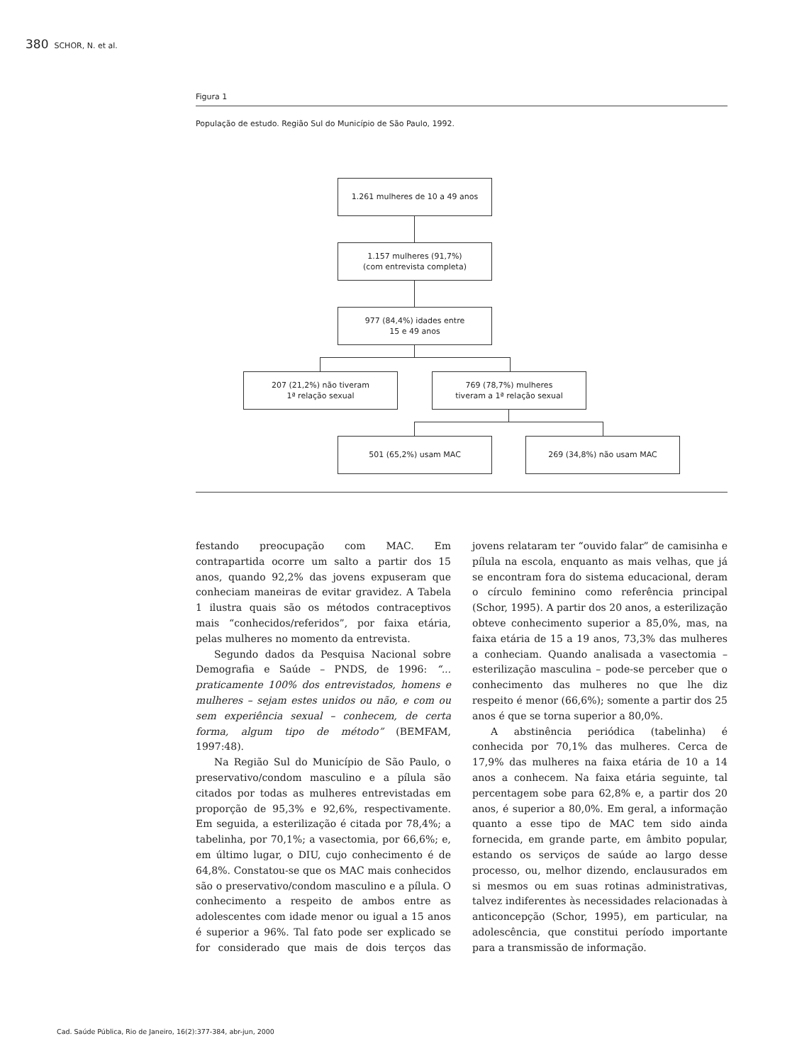380 SCHOR, N. et al.
Figura 1
População de estudo. Região Sul do Município de São Paulo, 1992.
1.261 mulheres de 10 a 49 anos
1.157 mulheres (91,7%)
(com entrevista completa)
977 (84,4%) idades entre
15 e 49 anos
207 (21,2%) não tiveram
1ª relação sexual
769 (78,7%) mulheres
tiveram a 1ª relação sexual
501 (65,2%) usam MAC 269 (34,8%) não usam MAC
festando preocupação com MAC. Em contrapartida ocorre um salto a partir dos 15 anos, quando 92,2% das jovens expuseram que conheciam maneiras de evitar gravidez. A Tabela 1 ilustra quais são os métodos contraceptivos mais “conhecidos/referidos”, por faixa etária, pelas mulheres no momento da entrevista.
Segundo dados da Pesquisa Nacional sobre Demografia e Saúde – PNDS, de 1996: “... praticamente 100% dos entrevistados, homens e mulheres – sejam estes unidos ou não, e com ou sem experiência sexual – conhecem, de certa forma, algum tipo de método” (BEMFAM, 1997:48).
Na Região Sul do Município de São Paulo, o preservativo/condom masculino e a pílula são citados por todas as mulheres entrevistadas em proporção de 95,3% e 92,6%, respectivamente. Em seguida, a esterilização é citada por 78,4%; a tabelinha, por 70,1%; a vasectomia, por 66,6%; e, em último lugar, o DIU, cujo conhecimento é de 64,8%. Constatou-se que os MAC mais conhecidos são o preservativo/condom masculino e a pílula. O conhecimento a respeito de ambos entre as adolescentes com idade menor ou igual a 15 anos é superior a 96%. Tal fato pode ser explicado se for considerado que mais de dois terços das jovens relataram ter “ouvido falar” de camisinha e pílula na escola, enquanto as mais velhas, que já se encontram fora do sistema educacional, deram o círculo feminino como referência principal (Schor, 1995). A partir dos 20 anos, a esterilização obteve conhecimento superior a 85,0%, mas, na faixa etária de 15 a 19 anos, 73,3% das mulheres a conheciam. Quando analisada a vasectomia – esterilização masculina – pode-se perceber que o conhecimento das mulheres no que lhe diz respeito é menor (66,6%); somente a partir dos 25 anos é que se torna superior a 80,0%.
A abstinência periódica (tabelinha) é conhecida por 70,1% das mulheres. Cerca de 17,9% das mulheres na faixa etária de 10 a 14 anos a conhecem. Na faixa etária seguinte, tal percentagem sobe para 62,8% e, a partir dos 20 anos, é superior a 80,0%. Em geral, a informação quanto a esse tipo de MAC tem sido ainda fornecida, em grande parte, em âmbito popular, estando os serviços de saúde ao largo desse processo, ou, melhor dizendo, enclausurados em si mesmos ou em suas rotinas administrativas, talvez indiferentes às necessidades relacionadas à anticoncepção (Schor, 1995), em particular, na adolescência, que constitui período importante para a transmissão de informação.
Cad. Saúde Pública, Rio de Janeiro, 16(2):377-384, abr-jun, 2000